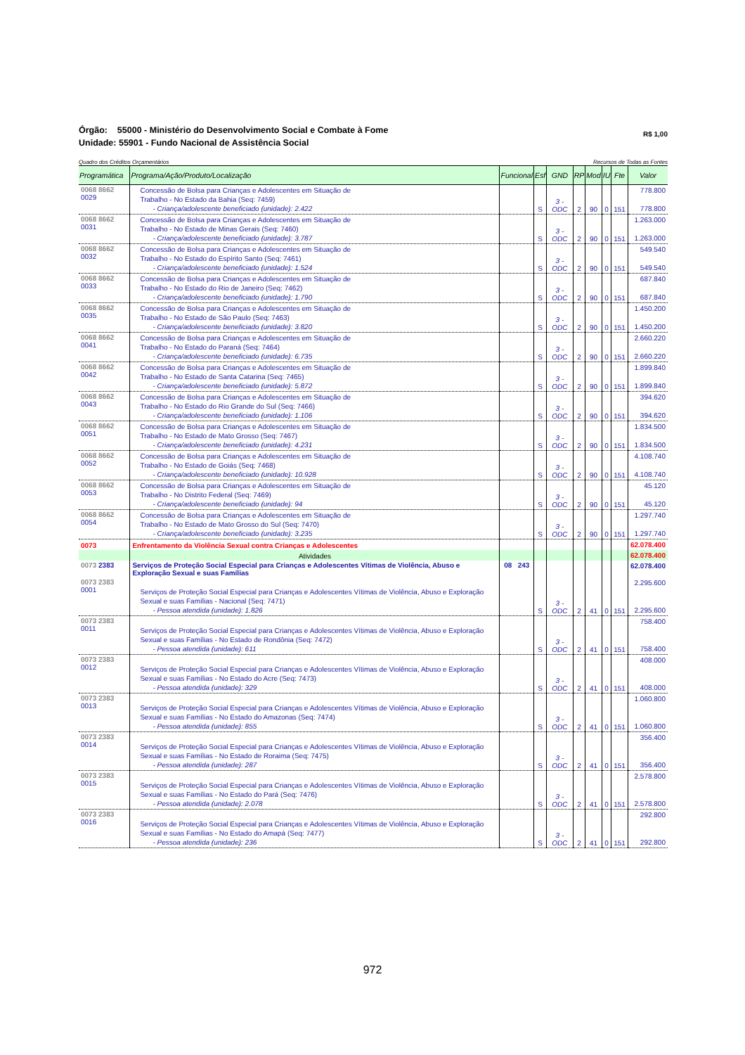Órgão: 55000 - Ministério do Desenvolvimento Social e Combate à Fome
Unidade: 55901 - Fundo Nacional de Assistência Social
R$ 1,00
Quadro dos Créditos Orçamentários Recursos de Todas as Fontes
| Programática | Programa/Ação/Produto/Localização | Funcional | Esf | GND | RP | Mod | IU | Fte | Valor |
| --- | --- | --- | --- | --- | --- | --- | --- | --- | --- |
| 0068 8662 0029 | Concessão de Bolsa para Crianças e Adolescentes em Situação de Trabalho - No Estado da Bahia (Seq: 7459) - Criança/adolescente beneficiado (unidade): 2.422 | | S | 3 - ODC | 2 | 90 | 0 | 151 | 778.800 778.800 |
| 0068 8662 0031 | Concessão de Bolsa para Crianças e Adolescentes em Situação de Trabalho - No Estado de Minas Gerais (Seq: 7460) - Criança/adolescente beneficiado (unidade): 3.787 | | S | 3 - ODC | 2 | 90 | 0 | 151 | 1.263.000 1.263.000 |
| 0068 8662 0032 | Concessão de Bolsa para Crianças e Adolescentes em Situação de Trabalho - No Estado do Espírito Santo (Seq: 7461) - Criança/adolescente beneficiado (unidade): 1.524 | | S | 3 - ODC | 2 | 90 | 0 | 151 | 549.540 549.540 |
| 0068 8662 0033 | Concessão de Bolsa para Crianças e Adolescentes em Situação de Trabalho - No Estado do Rio de Janeiro (Seq: 7462) - Criança/adolescente beneficiado (unidade): 1.790 | | S | 3 - ODC | 2 | 90 | 0 | 151 | 687.840 687.840 |
| 0068 8662 0035 | Concessão de Bolsa para Crianças e Adolescentes em Situação de Trabalho - No Estado de São Paulo (Seq: 7463) - Criança/adolescente beneficiado (unidade): 3.820 | | S | 3 - ODC | 2 | 90 | 0 | 151 | 1.450.200 1.450.200 |
| 0068 8662 0041 | Concessão de Bolsa para Crianças e Adolescentes em Situação de Trabalho - No Estado do Paraná (Seq: 7464) - Criança/adolescente beneficiado (unidade): 6.735 | | S | 3 - ODC | 2 | 90 | 0 | 151 | 2.660.220 2.660.220 |
| 0068 8662 0042 | Concessão de Bolsa para Crianças e Adolescentes em Situação de Trabalho - No Estado de Santa Catarina (Seq: 7465) - Criança/adolescente beneficiado (unidade): 5.872 | | S | 3 - ODC | 2 | 90 | 0 | 151 | 1.899.840 1.899.840 |
| 0068 8662 0043 | Concessão de Bolsa para Crianças e Adolescentes em Situação de Trabalho - No Estado do Rio Grande do Sul (Seq: 7466) - Criança/adolescente beneficiado (unidade): 1.106 | | S | 3 - ODC | 2 | 90 | 0 | 151 | 394.620 394.620 |
| 0068 8662 0051 | Concessão de Bolsa para Crianças e Adolescentes em Situação de Trabalho - No Estado de Mato Grosso (Seq: 7467) - Criança/adolescente beneficiado (unidade): 4.231 | | S | 3 - ODC | 2 | 90 | 0 | 151 | 1.834.500 1.834.500 |
| 0068 8662 0052 | Concessão de Bolsa para Crianças e Adolescentes em Situação de Trabalho - No Estado de Goiás (Seq: 7468) - Criança/adolescente beneficiado (unidade): 10.928 | | S | 3 - ODC | 2 | 90 | 0 | 151 | 4.108.740 4.108.740 |
| 0068 8662 0053 | Concessão de Bolsa para Crianças e Adolescentes em Situação de Trabalho - No Distrito Federal (Seq: 7469) - Criança/adolescente beneficiado (unidade): 94 | | S | 3 - ODC | 2 | 90 | 0 | 151 | 45.120 45.120 |
| 0068 8662 0054 | Concessão de Bolsa para Crianças e Adolescentes em Situação de Trabalho - No Estado de Mato Grosso do Sul (Seq: 7470) - Criança/adolescente beneficiado (unidade): 3.235 | | S | 3 - ODC | 2 | 90 | 0 | 151 | 1.297.740 1.297.740 |
| 0073 | Enfrentamento da Violência Sexual contra Crianças e Adolescentes | | | | | | | | 62.078.400 |
| | Atividades | | | | | | | | 62.078.400 |
| 0073 2383 | Serviços de Proteção Social Especial para Crianças e Adolescentes Vítimas de Violência, Abuso e Exploração Sexual e suas Famílias | 08 243 | | | | | | | 62.078.400 |
| 0073 2383 0001 | Serviços de Proteção Social Especial para Crianças e Adolescentes Vítimas de Violência, Abuso e Exploração Sexual e suas Famílias - Nacional (Seq: 7471) - Pessoa atendida (unidade): 1.826 | | S | 3 - ODC | 2 | 41 | 0 | 151 | 2.295.600 2.295.600 |
| 0073 2383 0011 | Serviços de Proteção Social Especial para Crianças e Adolescentes Vítimas de Violência, Abuso e Exploração Sexual e suas Famílias - No Estado de Rondônia (Seq: 7472) - Pessoa atendida (unidade): 611 | | S | 3 - ODC | 2 | 41 | 0 | 151 | 758.400 758.400 |
| 0073 2383 0012 | Serviços de Proteção Social Especial para Crianças e Adolescentes Vítimas de Violência, Abuso e Exploração Sexual e suas Famílias - No Estado do Acre (Seq: 7473) - Pessoa atendida (unidade): 329 | | S | 3 - ODC | 2 | 41 | 0 | 151 | 408.000 408.000 |
| 0073 2383 0013 | Serviços de Proteção Social Especial para Crianças e Adolescentes Vítimas de Violência, Abuso e Exploração Sexual e suas Famílias - No Estado do Amazonas (Seq: 7474) - Pessoa atendida (unidade): 855 | | S | 3 - ODC | 2 | 41 | 0 | 151 | 1.060.800 1.060.800 |
| 0073 2383 0014 | Serviços de Proteção Social Especial para Crianças e Adolescentes Vítimas de Violência, Abuso e Exploração Sexual e suas Famílias - No Estado de Roraima (Seq: 7475) - Pessoa atendida (unidade): 287 | | S | 3 - ODC | 2 | 41 | 0 | 151 | 356.400 356.400 |
| 0073 2383 0015 | Serviços de Proteção Social Especial para Crianças e Adolescentes Vítimas de Violência, Abuso e Exploração Sexual e suas Famílias - No Estado do Pará (Seq: 7476) - Pessoa atendida (unidade): 2.078 | | S | 3 - ODC | 2 | 41 | 0 | 151 | 2.578.800 2.578.800 |
| 0073 2383 0016 | Serviços de Proteção Social Especial para Crianças e Adolescentes Vítimas de Violência, Abuso e Exploração Sexual e suas Famílias - No Estado do Amapá (Seq: 7477) - Pessoa atendida (unidade): 236 | | S | 3 - ODC | 2 | 41 | 0 | 151 | 292.800 292.800 |
972